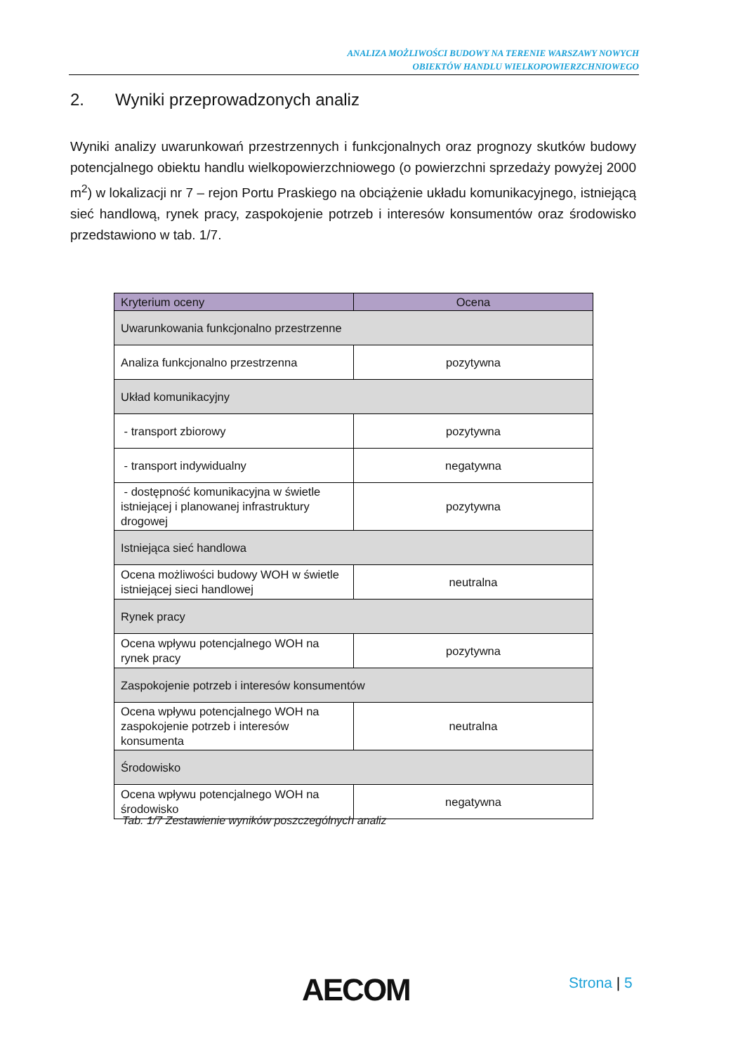ANALIZA MOŻLIWOŚCI BUDOWY NA TERENIE WARSZAWY NOWYCH
OBIEKTÓW HANDLU WIELKOPOWIERZCHNIOWEGO
2. Wyniki przeprowadzonych analiz
Wyniki analizy uwarunkowań przestrzennych i funkcjonalnych oraz prognozy skutków budowy potencjalnego obiektu handlu wielkopowierzchniowego (o powierzchni sprzedaży powyżej 2000 m<sup>2</sup>) w lokalizacji nr 7 – rejon Portu Praskiego na obciążenie układu komunikacyjnego, istniejącą sieć handlową, rynek pracy, zaspokojenie potrzeb i interesów konsumentów oraz środowisko przedstawiono w tab. 1/7.
| Kryterium oceny | Ocena |
| --- | --- |
| Uwarunkowania funkcjonalno przestrzenne | |
| Analiza funkcjonalno przestrzenna | pozytywna |
| Układ komunikacyjny | |
| - transport zbiorowy | pozytywna |
| - transport indywidualny | negatywna |
| - dostępność komunikacyjna w świetle istniejącej i planowanej infrastruktury drogowej | pozytywna |
| Istniejąca sieć handlowa | |
| Ocena możliwości budowy WOH w świetle istniejącej sieci handlowej | neutralna |
| Rynek pracy | |
| Ocena wpływu potencjalnego WOH na rynek pracy | pozytywna |
| Zaspokojenie potrzeb i interesów konsumentów | |
| Ocena wpływu potencjalnego WOH na zaspokojenie potrzeb i interesów konsumenta | neutralna |
| Środowisko | |
| Ocena wpływu potencjalnego WOH na środowisko | negatywna |
Tab. 1/7 Zestawienie wyników poszczególnych analiz
AECOM Strona | 5